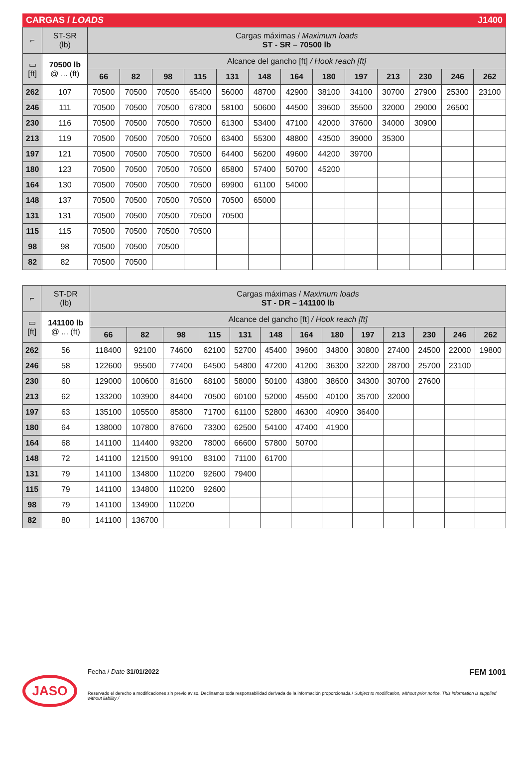CARGAS / LOADS J1400
| ⌐ | ST-SR (lb) | Cargas máximas / Maximum loads ST - SR – 70500 lb | | | | | | | | | | | | |
| ▭ [ft] | 70500 lb @ ... (ft) | Alcance del gancho [ft] / Hook reach [ft] | | | | | | | | | | | | |
| | | 66 | 82 | 98 | 115 | 131 | 148 | 164 | 180 | 197 | 213 | 230 | 246 | 262 |
| 262 | 107 | 70500 | 70500 | 70500 | 65400 | 56000 | 48700 | 42900 | 38100 | 34100 | 30700 | 27900 | 25300 | 23100 |
| 246 | 111 | 70500 | 70500 | 70500 | 67800 | 58100 | 50600 | 44500 | 39600 | 35500 | 32000 | 29000 | 26500 | |
| 230 | 116 | 70500 | 70500 | 70500 | 70500 | 61300 | 53400 | 47100 | 42000 | 37600 | 34000 | 30900 | | |
| 213 | 119 | 70500 | 70500 | 70500 | 70500 | 63400 | 55300 | 48800 | 43500 | 39000 | 35300 | | | |
| 197 | 121 | 70500 | 70500 | 70500 | 70500 | 64400 | 56200 | 49600 | 44200 | 39700 | | | | |
| 180 | 123 | 70500 | 70500 | 70500 | 70500 | 65800 | 57400 | 50700 | 45200 | | | | | |
| 164 | 130 | 70500 | 70500 | 70500 | 70500 | 69900 | 61100 | 54000 | | | | | | |
| 148 | 137 | 70500 | 70500 | 70500 | 70500 | 70500 | 65000 | | | | | | | |
| 131 | 131 | 70500 | 70500 | 70500 | 70500 | 70500 | | | | | | | | |
| 115 | 115 | 70500 | 70500 | 70500 | 70500 | | | | | | | | | |
| 98 | 98 | 70500 | 70500 | 70500 | | | | | | | | | | |
| 82 | 82 | 70500 | 70500 | | | | | | | | | | | |
| ⌐ | ST-DR (lb) | Cargas máximas / Maximum loads ST - DR – 141100 lb | | | | | | | | | | | | |
| ▭ [ft] | 141100 lb @ ... (ft) | Alcance del gancho [ft] / Hook reach [ft] | | | | | | | | | | | | |
| | | 66 | 82 | 98 | 115 | 131 | 148 | 164 | 180 | 197 | 213 | 230 | 246 | 262 |
| 262 | 56 | 118400 | 92100 | 74600 | 62100 | 52700 | 45400 | 39600 | 34800 | 30800 | 27400 | 24500 | 22000 | 19800 |
| 246 | 58 | 122600 | 95500 | 77400 | 64500 | 54800 | 47200 | 41200 | 36300 | 32200 | 28700 | 25700 | 23100 | |
| 230 | 60 | 129000 | 100600 | 81600 | 68100 | 58000 | 50100 | 43800 | 38600 | 34300 | 30700 | 27600 | | |
| 213 | 62 | 133200 | 103900 | 84400 | 70500 | 60100 | 52000 | 45500 | 40100 | 35700 | 32000 | | | |
| 197 | 63 | 135100 | 105500 | 85800 | 71700 | 61100 | 52800 | 46300 | 40900 | 36400 | | | | |
| 180 | 64 | 138000 | 107800 | 87600 | 73300 | 62500 | 54100 | 47400 | 41900 | | | | | |
| 164 | 68 | 141100 | 114400 | 93200 | 78000 | 66600 | 57800 | 50700 | | | | | | |
| 148 | 72 | 141100 | 121500 | 99100 | 83100 | 71100 | 61700 | | | | | | | |
| 131 | 79 | 141100 | 134800 | 110200 | 92600 | 79400 | | | | | | | | |
| 115 | 79 | 141100 | 134800 | 110200 | 92600 | | | | | | | | | |
| 98 | 79 | 141100 | 134900 | 110200 | | | | | | | | | | |
| 82 | 80 | 141100 | 136700 | | | | | | | | | | | |
JASO
Fecha / Date 31/01/2022 FEM 1001
Reservado el derecho a modificaciones sin previo aviso. Declinamos toda responsabilidad derivada de la información proporcionada / Subject to modification, without prior notice. This information is supplied without liability /